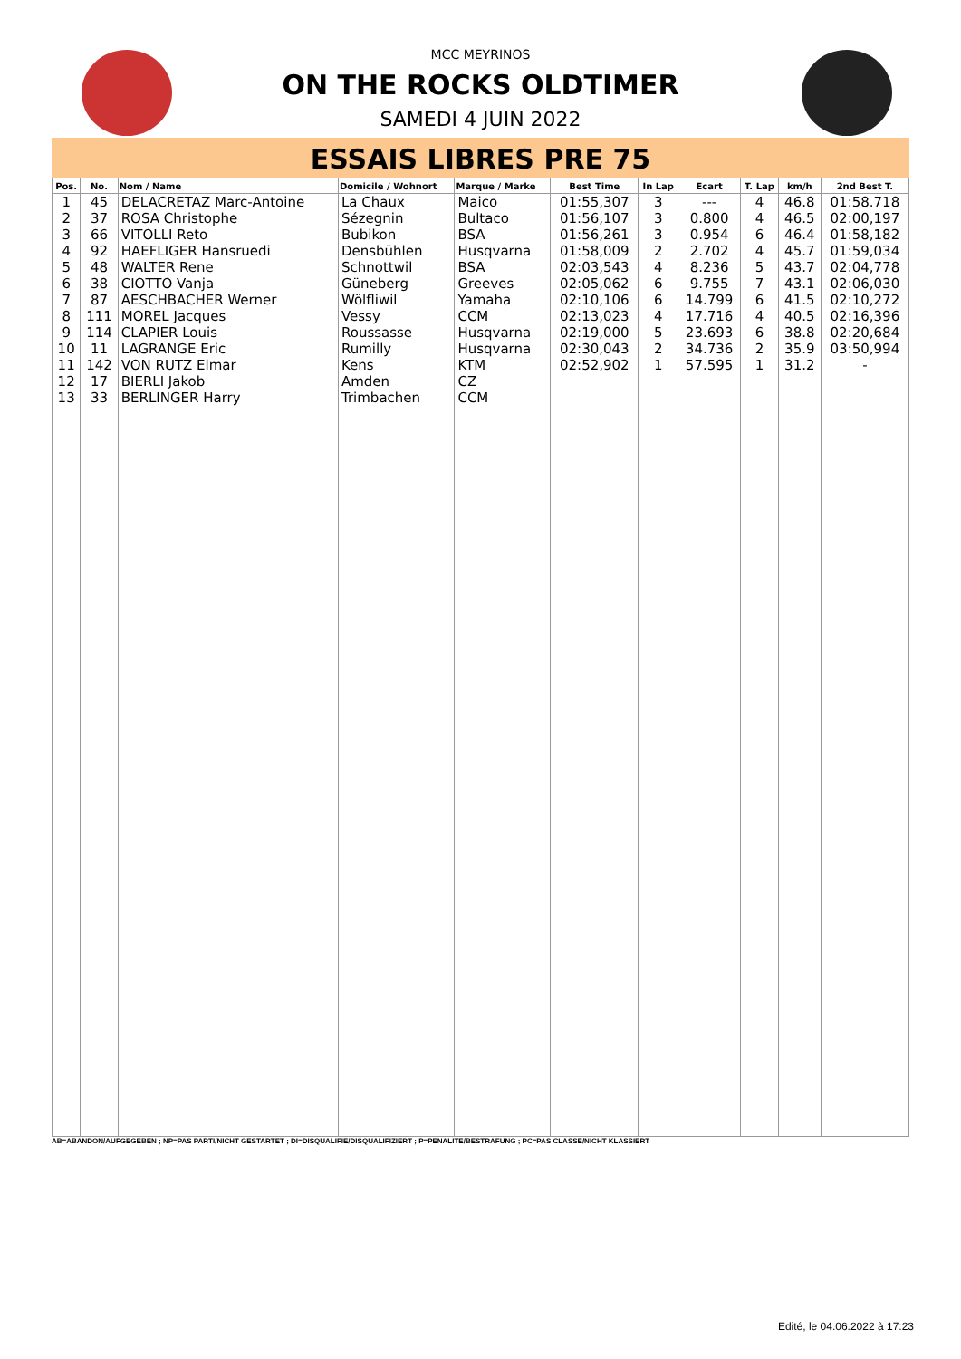MCC MEYRINOS
ON THE ROCKS OLDTIMER
SAMEDI 4 JUIN 2022
ESSAIS LIBRES PRE 75
| Pos. | No. | Nom / Name | Domicile / Wohnort | Marque / Marke | Best Time | In Lap | Ecart | T. Lap | km/h | 2nd Best T. |
| --- | --- | --- | --- | --- | --- | --- | --- | --- | --- | --- |
| 1 | 45 | DELACRETAZ Marc-Antoine | La Chaux | Maico | 01:55,307 | 3 | --- | 4 | 46.8 | 01:58.718 |
| 2 | 37 | ROSA Christophe | Sézegnin | Bultaco | 01:56,107 | 3 | 0.800 | 4 | 46.5 | 02:00,197 |
| 3 | 66 | VITOLLI Reto | Bubikon | BSA | 01:56,261 | 3 | 0.954 | 6 | 46.4 | 01:58,182 |
| 4 | 92 | HAEFLIGER Hansruedi | Densbühlen | Husqvarna | 01:58,009 | 2 | 2.702 | 4 | 45.7 | 01:59,034 |
| 5 | 48 | WALTER Rene | Schnottwil | BSA | 02:03,543 | 4 | 8.236 | 5 | 43.7 | 02:04,778 |
| 6 | 38 | CIOTTO Vanja | Güneberg | Greeves | 02:05,062 | 6 | 9.755 | 7 | 43.1 | 02:06,030 |
| 7 | 87 | AESCHBACHER Werner | Wölfliwil | Yamaha | 02:10,106 | 6 | 14.799 | 6 | 41.5 | 02:10,272 |
| 8 | 111 | MOREL Jacques | Vessy | CCM | 02:13,023 | 4 | 17.716 | 4 | 40.5 | 02:16,396 |
| 9 | 114 | CLAPIER Louis | Roussasse | Husqvarna | 02:19,000 | 5 | 23.693 | 6 | 38.8 | 02:20,684 |
| 10 | 11 | LAGRANGE Eric | Rumilly | Husqvarna | 02:30,043 | 2 | 34.736 | 2 | 35.9 | 03:50,994 |
| 11 | 142 | VON RUTZ Elmar | Kens | KTM | 02:52,902 | 1 | 57.595 | 1 | 31.2 | - |
| 12 | 17 | BIERLI Jakob | Amden | CZ | | | | | | |
| 13 | 33 | BERLINGER Harry | Trimbachen | CCM | | | | | | |
AB=ABANDON/AUFGEGEBEN ; NP=PAS PARTI/NICHT GESTARTET ; DI=DISQUALIFIE/DISQUALIFIZIERT ; P=PENALITE/BESTRAFUNG ; PC=PAS CLASSE/NICHT KLASSIERT
Edité, le 04.06.2022 à 17:23